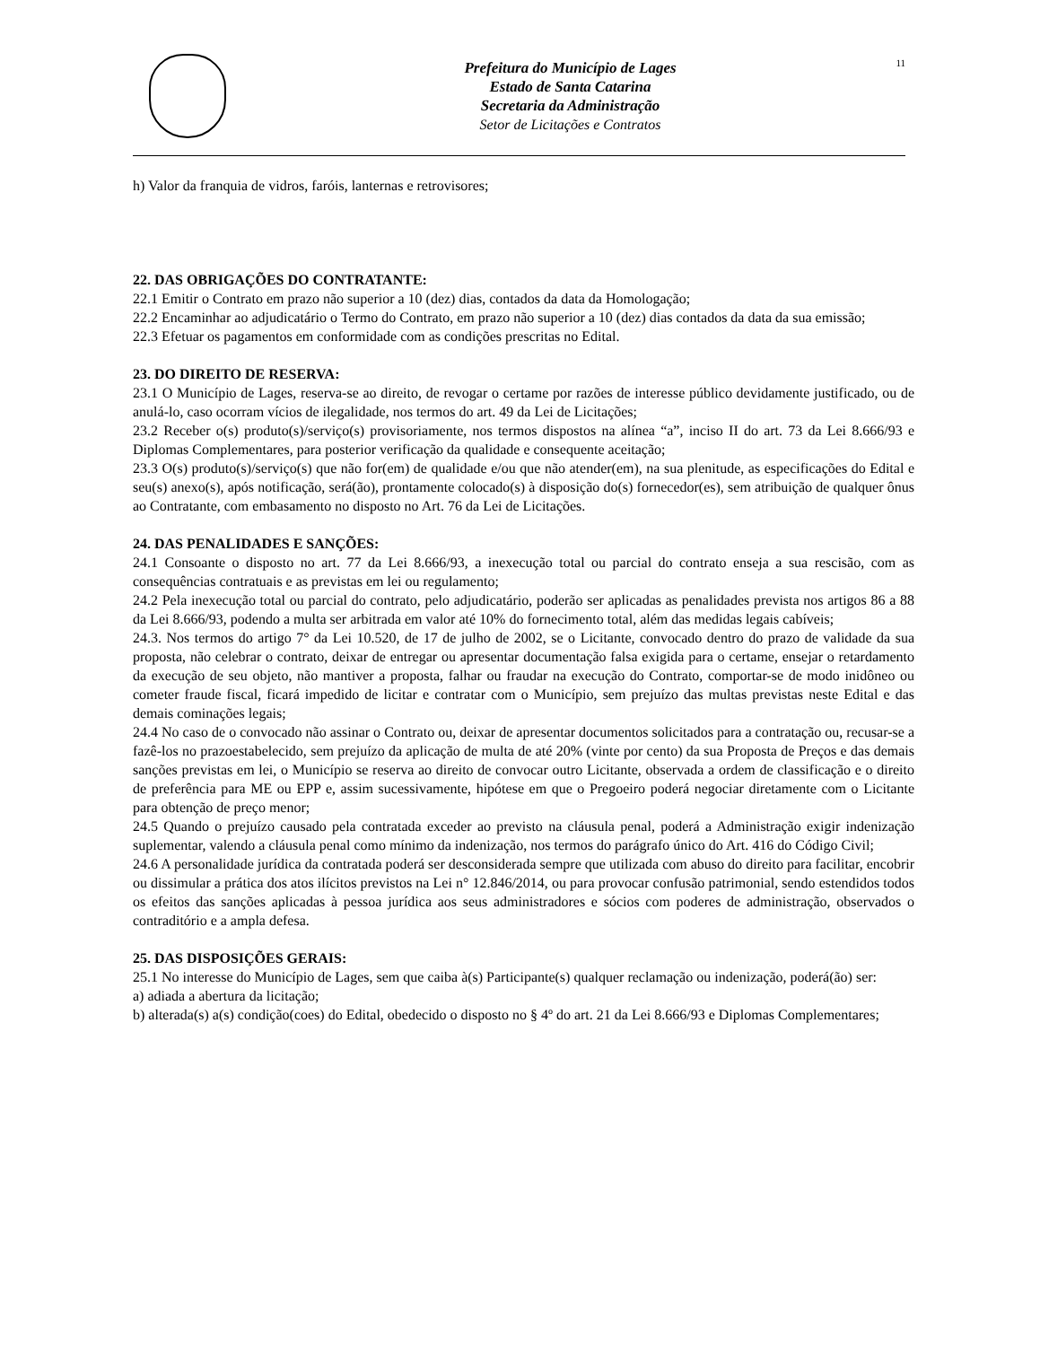Prefeitura do Município de Lages
Estado de Santa Catarina
Secretaria da Administração
Setor de Licitações e Contratos
11
h) Valor da franquia de vidros, faróis, lanternas e retrovisores;
22. DAS OBRIGAÇÕES DO CONTRATANTE:
22.1 Emitir o Contrato em prazo não superior a 10 (dez) dias, contados da data da Homologação;
22.2 Encaminhar ao adjudicatário o Termo do Contrato, em prazo não superior a 10 (dez) dias contados da data da sua emissão;
22.3 Efetuar os pagamentos em conformidade com as condições prescritas no Edital.
23. DO DIREITO DE RESERVA:
23.1 O Município de Lages, reserva-se ao direito, de revogar o certame por razões de interesse público devidamente justificado, ou de anulá-lo, caso ocorram vícios de ilegalidade, nos termos do art. 49 da Lei de Licitações;
23.2 Receber o(s) produto(s)/serviço(s) provisoriamente, nos termos dispostos na alínea “a”, inciso II do art. 73 da Lei 8.666/93 e Diplomas Complementares, para posterior verificação da qualidade e consequente aceitação;
23.3 O(s) produto(s)/serviço(s) que não for(em) de qualidade e/ou que não atender(em), na sua plenitude, as especificações do Edital e seu(s) anexo(s), após notificação, será(ão), prontamente colocado(s) à disposição do(s) fornecedor(es), sem atribuição de qualquer ônus ao Contratante, com embasamento no disposto no Art. 76 da Lei de Licitações.
24. DAS PENALIDADES E SANÇÕES:
24.1 Consoante o disposto no art. 77 da Lei 8.666/93, a inexecução total ou parcial do contrato enseja a sua rescisão, com as consequências contratuais e as previstas em lei ou regulamento;
24.2 Pela inexecução total ou parcial do contrato, pelo adjudicatário, poderão ser aplicadas as penalidades prevista nos artigos 86 a 88 da Lei 8.666/93, podendo a multa ser arbitrada em valor até 10% do fornecimento total, além das medidas legais cabíveis;
24.3. Nos termos do artigo 7° da Lei 10.520, de 17 de julho de 2002, se o Licitante, convocado dentro do prazo de validade da sua proposta, não celebrar o contrato, deixar de entregar ou apresentar documentação falsa exigida para o certame, ensejar o retardamento da execução de seu objeto, não mantiver a proposta, falhar ou fraudar na execução do Contrato, comportar-se de modo inidôneo ou cometer fraude fiscal, ficará impedido de licitar e contratar com o Município, sem prejuízo das multas previstas neste Edital e das demais cominações legais;
24.4 No caso de o convocado não assinar o Contrato ou, deixar de apresentar documentos solicitados para a contratação ou, recusar-se a fazê-los no prazoestabelecido, sem prejuízo da aplicação de multa de até 20% (vinte por cento) da sua Proposta de Preços e das demais sanções previstas em lei, o Município se reserva ao direito de convocar outro Licitante, observada a ordem de classificação e o direito de preferência para ME ou EPP e, assim sucessivamente, hipótese em que o Pregoeiro poderá negociar diretamente com o Licitante para obtenção de preço menor;
24.5 Quando o prejuízo causado pela contratada exceder ao previsto na cláusula penal, poderá a Administração exigir indenização suplementar, valendo a cláusula penal como mínimo da indenização, nos termos do parágrafo único do Art. 416 do Código Civil;
24.6 A personalidade jurídica da contratada poderá ser desconsiderada sempre que utilizada com abuso do direito para facilitar, encobrir ou dissimular a prática dos atos ilícitos previstos na Lei n° 12.846/2014, ou para provocar confusão patrimonial, sendo estendidos todos os efeitos das sanções aplicadas à pessoa jurídica aos seus administradores e sócios com poderes de administração, observados o contraditório e a ampla defesa.
25. DAS DISPOSIÇÕES GERAIS:
25.1 No interesse do Município de Lages, sem que caiba à(s) Participante(s) qualquer reclamação ou indenização, poderá(ão) ser:
a) adiada a abertura da licitação;
b) alterada(s) a(s) condição(coes) do Edital, obedecido o disposto no § 4º do art. 21 da Lei 8.666/93 e Diplomas Complementares;